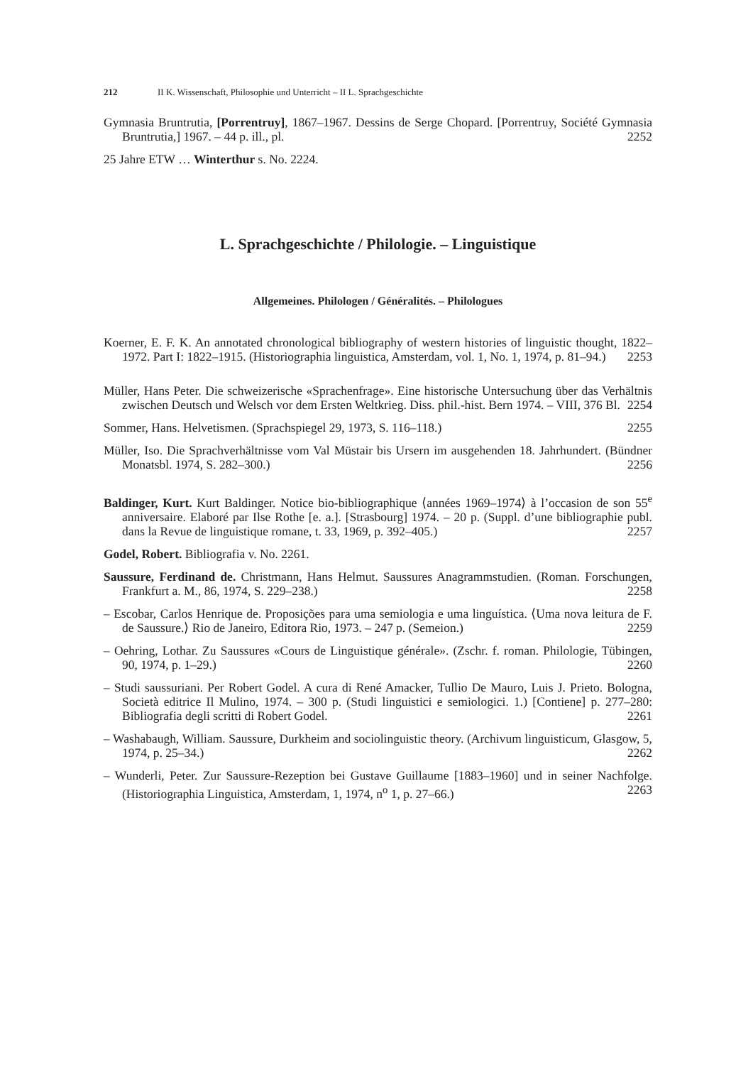212 II K. Wissenschaft, Philosophie und Unterricht – II L. Sprachgeschichte
Gymnasia Bruntrutia, [Porrentruy], 1867–1967. Dessins de Serge Chopard. [Porrentruy, Société Gymnasia Bruntrutia,] 1967. – 44 p. ill., pl. 2252
25 Jahre ETW … Winterthur s. No. 2224.
L. Sprachgeschichte / Philologie. – Linguistique
Allgemeines. Philologen / Généralités. – Philologues
Koerner, E. F. K. An annotated chronological bibliography of western histories of linguistic thought, 1822–1972. Part I: 1822–1915. (Historiographia linguistica, Amsterdam, vol. 1, No. 1, 1974, p. 81–94.) 2253
Müller, Hans Peter. Die schweizerische «Sprachenfrage». Eine historische Untersuchung über das Verhältnis zwischen Deutsch und Welsch vor dem Ersten Weltkrieg. Diss. phil.-hist. Bern 1974. – VIII, 376 Bl. 2254
Sommer, Hans. Helvetismen. (Sprachspiegel 29, 1973, S. 116–118.) 2255
Müller, Iso. Die Sprachverhältnisse vom Val Müstair bis Ursern im ausgehenden 18. Jahrhundert. (Bündner Monatsbl. 1974, S. 282–300.) 2256
Baldinger, Kurt. Kurt Baldinger. Notice bio-bibliographique ⟨années 1969–1974⟩ à l’occasion de son 55<sup>e</sup> anniversaire. Elaboré par Ilse Rothe [e. a.]. [Strasbourg] 1974. – 20 p. (Suppl. d’une bibliographie publ. dans la Revue de linguistique romane, t. 33, 1969, p. 392–405.) 2257
Godel, Robert. Bibliografia v. No. 2261.
Saussure, Ferdinand de. Christmann, Hans Helmut. Saussures Anagrammstudien. (Roman. Forschungen, Frankfurt a. M., 86, 1974, S. 229–238.) 2258
– Escobar, Carlos Henrique de. Proposições para uma semiologia e uma linguística. ⟨Uma nova leitura de F. de Saussure.⟩ Rio de Janeiro, Editora Rio, 1973. – 247 p. (Semeion.) 2259
– Oehring, Lothar. Zu Saussures «Cours de Linguistique générale». (Zschr. f. roman. Philologie, Tübingen, 90, 1974, p. 1–29.) 2260
– Studi saussuriani. Per Robert Godel. A cura di René Amacker, Tullio De Mauro, Luis J. Prieto. Bologna, Società editrice Il Mulino, 1974. – 300 p. (Studi linguistici e semiologici. 1.) [Contiene] p. 277–280: Bibliografia degli scritti di Robert Godel. 2261
– Washabaugh, William. Saussure, Durkheim and sociolinguistic theory. (Archivum linguisticum, Glasgow, 5, 1974, p. 25–34.) 2262
– Wunderli, Peter. Zur Saussure-Rezeption bei Gustave Guillaume [1883–1960] und in seiner Nachfolge. (Historiographia Linguistica, Amsterdam, 1, 1974, n<sup>o</sup> 1, p. 27–66.) 2263